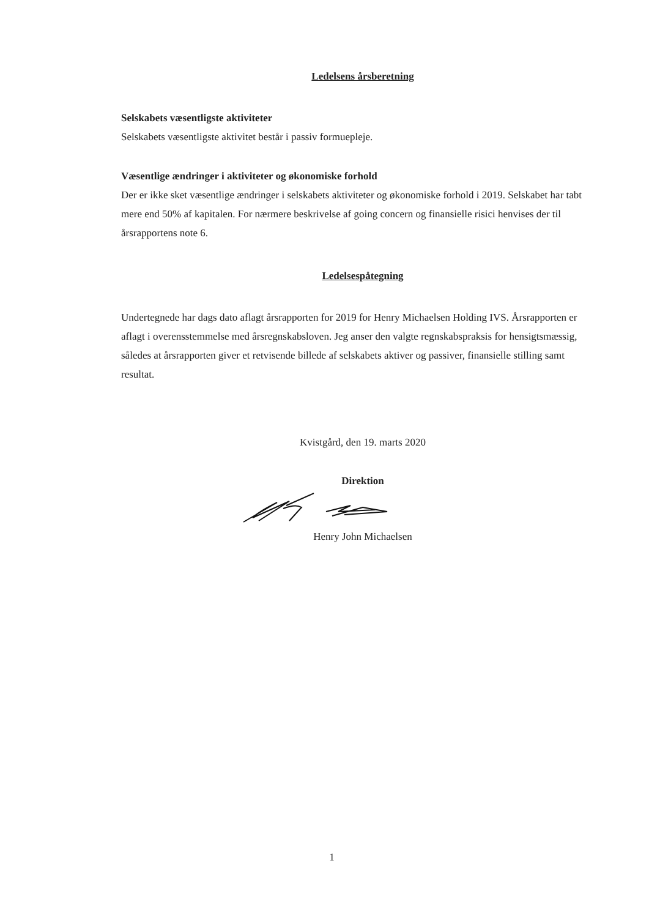Ledelsens årsberetning
Selskabets væsentligste aktiviteter
Selskabets væsentligste aktivitet består i passiv formuepleje.
Væsentlige ændringer i aktiviteter og økonomiske forhold
Der er ikke sket væsentlige ændringer i selskabets aktiviteter og økonomiske forhold i 2019. Selskabet har tabt mere end 50% af kapitalen. For nærmere beskrivelse af going concern og finansielle risici henvises der til årsrapportens note 6.
Ledelsespåtegning
Undertegnede har dags dato aflagt årsrapporten for 2019 for Henry Michaelsen Holding IVS. Årsrapporten er aflagt i overensstemmelse med årsregnskabsloven. Jeg anser den valgte regnskabspraksis for hensigtsmæssig, således at årsrapporten giver et retvisende billede af selskabets aktiver og passiver, finansielle stilling samt resultat.
Kvistgård, den 19. marts 2020
Direktion
Henry John Michaelsen
1